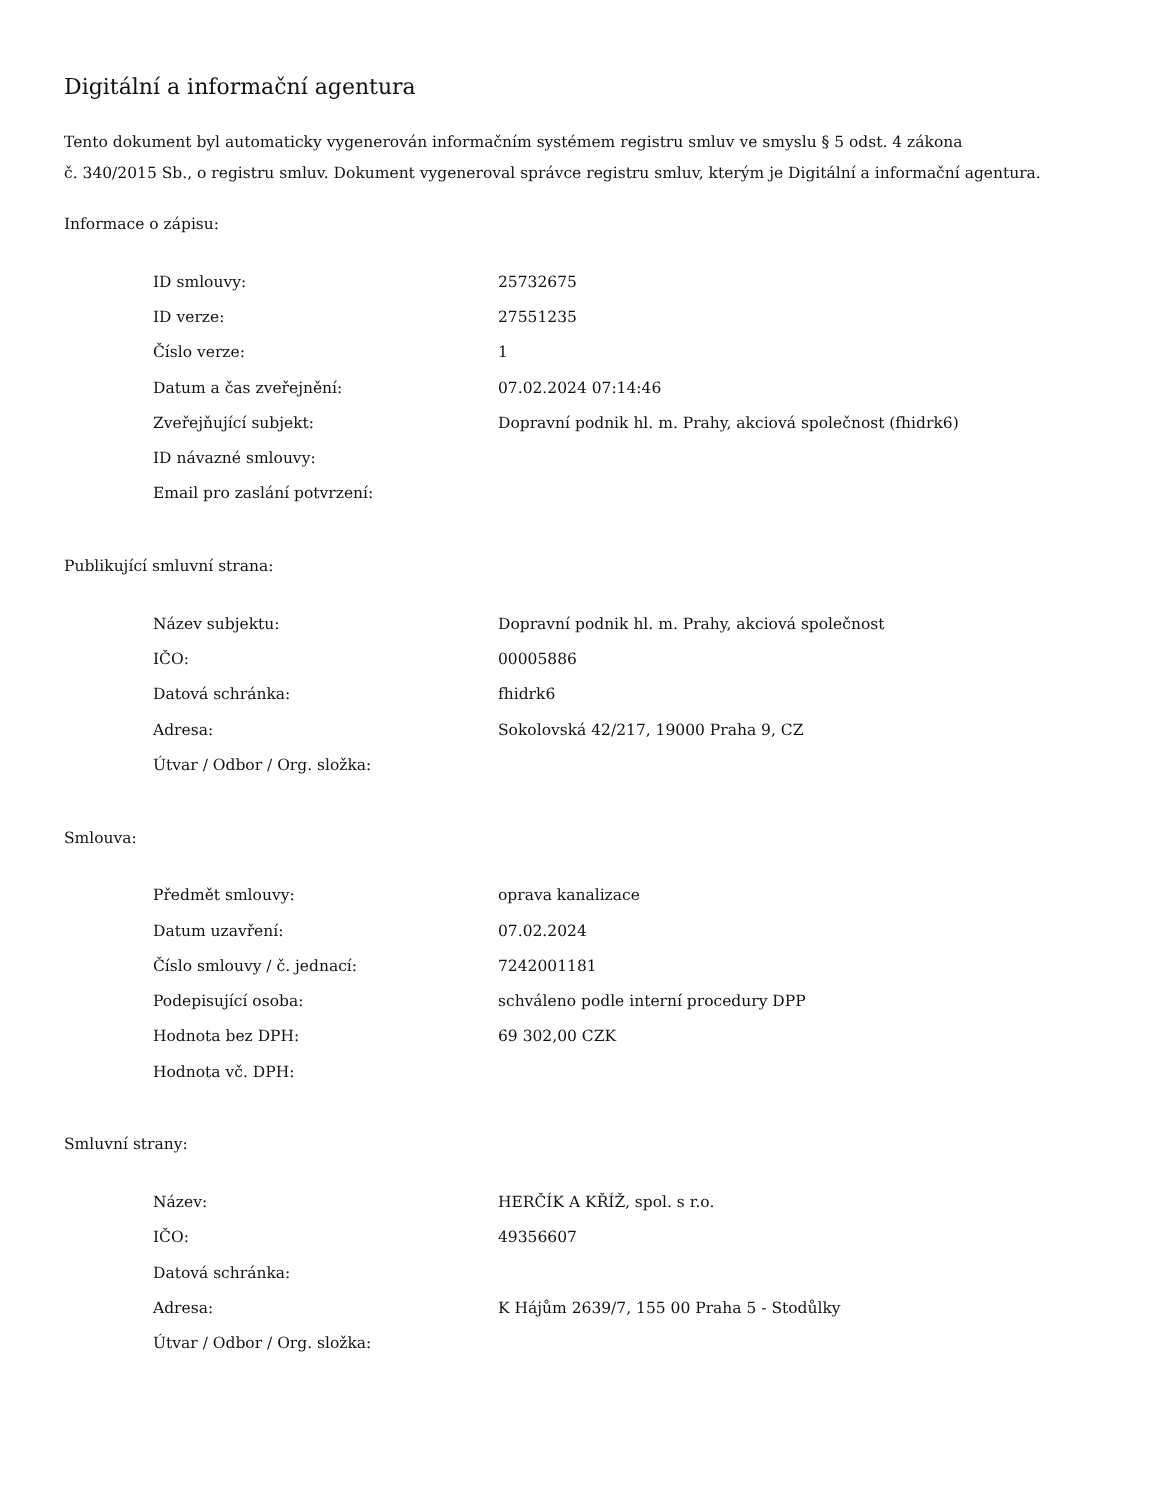Digitální a informační agentura
Tento dokument byl automaticky vygenerován informačním systémem registru smluv ve smyslu § 5 odst. 4 zákona
č. 340/2015 Sb., o registru smluv. Dokument vygeneroval správce registru smluv, kterým je Digitální a informační agentura.
Informace o zápisu:
| ID smlouvy: | 25732675 |
| ID verze: | 27551235 |
| Číslo verze: | 1 |
| Datum a čas zveřejnění: | 07.02.2024 07:14:46 |
| Zveřejňující subjekt: | Dopravní podnik hl. m. Prahy, akciová společnost (fhidrk6) |
| ID návazné smlouvy: | |
| Email pro zaslání potvrzení: | |
Publikující smluvní strana:
| Název subjektu: | Dopravní podnik hl. m. Prahy, akciová společnost |
| IČO: | 00005886 |
| Datová schránka: | fhidrk6 |
| Adresa: | Sokolovská 42/217, 19000 Praha 9, CZ |
| Útvar / Odbor / Org. složka: | |
Smlouva:
| Předmět smlouvy: | oprava kanalizace |
| Datum uzavření: | 07.02.2024 |
| Číslo smlouvy / č. jednací: | 7242001181 |
| Podepisující osoba: | schváleno podle interní procedury DPP |
| Hodnota bez DPH: | 69 302,00 CZK |
| Hodnota vč. DPH: | |
Smluvní strany:
| Název: | HERČÍK A KŘÍŽ, spol. s r.o. |
| IČO: | 49356607 |
| Datová schránka: | |
| Adresa: | K Hájům 2639/7, 155 00 Praha 5 - Stodůlky |
| Útvar / Odbor / Org. složka: | |